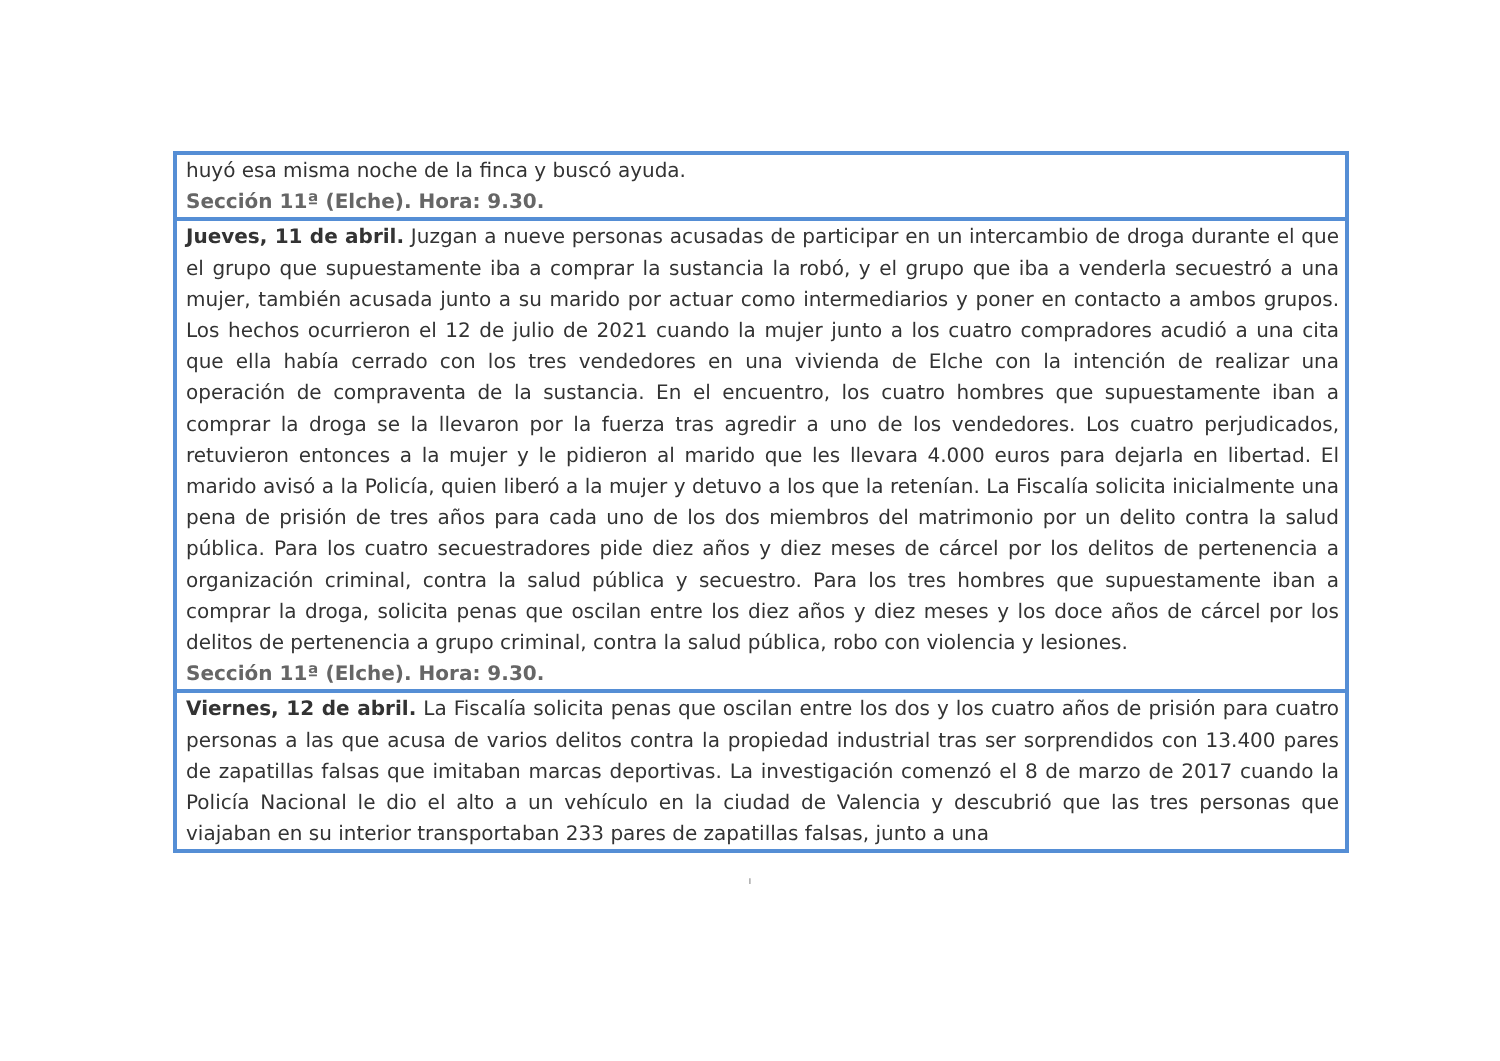| huyó esa misma noche de la finca y buscó ayuda. Sección 11ª (Elche). Hora: 9.30. |
| Jueves, 11 de abril. Juzgan a nueve personas acusadas de participar en un intercambio de droga durante el que el grupo que supuestamente iba a comprar la sustancia la robó, y el grupo que iba a venderla secuestró a una mujer, también acusada junto a su marido por actuar como intermediarios y poner en contacto a ambos grupos. Los hechos ocurrieron el 12 de julio de 2021 cuando la mujer junto a los cuatro compradores acudió a una cita que ella había cerrado con los tres vendedores en una vivienda de Elche con la intención de realizar una operación de compraventa de la sustancia. En el encuentro, los cuatro hombres que supuestamente iban a comprar la droga se la llevaron por la fuerza tras agredir a uno de los vendedores. Los cuatro perjudicados, retuvieron entonces a la mujer y le pidieron al marido que les llevara 4.000 euros para dejarla en libertad. El marido avisó a la Policía, quien liberó a la mujer y detuvo a los que la retenían. La Fiscalía solicita inicialmente una pena de prisión de tres años para cada uno de los dos miembros del matrimonio por un delito contra la salud pública. Para los cuatro secuestradores pide diez años y diez meses de cárcel por los delitos de pertenencia a organización criminal, contra la salud pública y secuestro. Para los tres hombres que supuestamente iban a comprar la droga, solicita penas que oscilan entre los diez años y diez meses y los doce años de cárcel por los delitos de pertenencia a grupo criminal, contra la salud pública, robo con violencia y lesiones. Sección 11ª (Elche). Hora: 9.30. |
| Viernes, 12 de abril. La Fiscalía solicita penas que oscilan entre los dos y los cuatro años de prisión para cuatro personas a las que acusa de varios delitos contra la propiedad industrial tras ser sorprendidos con 13.400 pares de zapatillas falsas que imitaban marcas deportivas. La investigación comenzó el 8 de marzo de 2017 cuando la Policía Nacional le dio el alto a un vehículo en la ciudad de Valencia y descubrió que las tres personas que viajaban en su interior transportaban 233 pares de zapatillas falsas, junto a una |
I